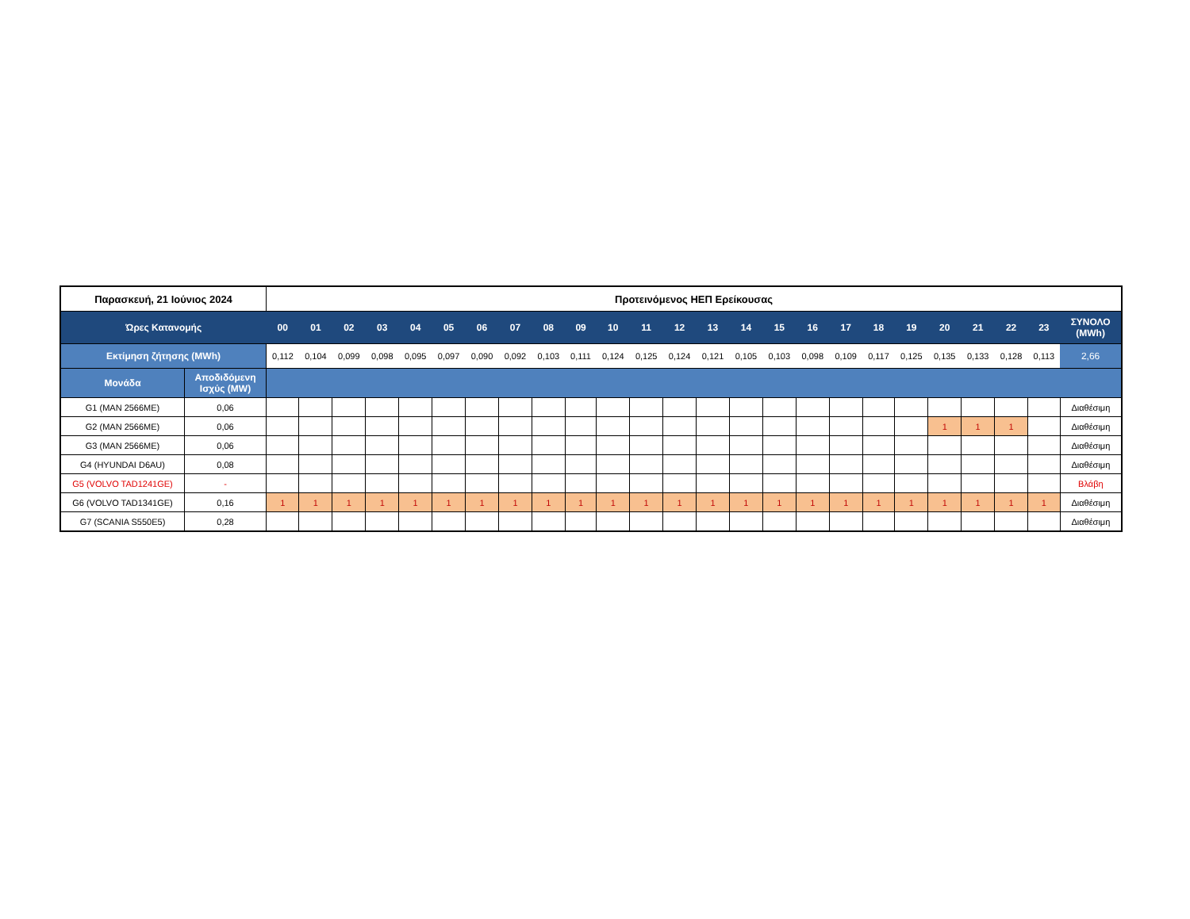| Παρασκευή, 21 Ιούνιος 2024 | | Προτεινόμενος ΗΕΠ Ερείκουσας | | | | | | | | | | | | | | | | | | | | | | | | |
| --- | --- | --- | --- | --- | --- | --- | --- | --- | --- | --- | --- | --- | --- | --- | --- | --- | --- | --- | --- | --- | --- | --- | --- | --- | --- | --- |
| Ώρες Κατανομής | | 00 | 01 | 02 | 03 | 04 | 05 | 06 | 07 | 08 | 09 | 10 | 11 | 12 | 13 | 14 | 15 | 16 | 17 | 18 | 19 | 20 | 21 | 22 | 23 | ΣΥΝΟΛΟ (MWh) |
| Εκτίμηση ζήτησης (MWh) | | 0,112 | 0,104 | 0,099 | 0,098 | 0,095 | 0,097 | 0,090 | 0,092 | 0,103 | 0,111 | 0,124 | 0,125 | 0,124 | 0,121 | 0,105 | 0,103 | 0,098 | 0,109 | 0,117 | 0,125 | 0,135 | 0,133 | 0,128 | 0,113 | 2,66 |
| Μονάδα | Αποδιδόμενη Ισχύς (MW) | | | | | | | | | | | | | | | | | | | | | | | | | |
| G1 (MAN 2566ME) | 0,06 | | | | | | | | | | | | | | | | | | | | | | | | | Διαθέσιμη |
| G2 (MAN 2566ME) | 0,06 | | | | | | | | | | | | | | | | | | | | | 1 | 1 | 1 | | Διαθέσιμη |
| G3 (MAN 2566ME) | 0,06 | | | | | | | | | | | | | | | | | | | | | | | | | Διαθέσιμη |
| G4 (HYUNDAI D6AU) | 0,08 | | | | | | | | | | | | | | | | | | | | | | | | | Διαθέσιμη |
| G5 (VOLVO TAD1241GE) | - | | | | | | | | | | | | | | | | | | | | | | | | | Βλάβη |
| G6 (VOLVO TAD1341GE) | 0,16 | 1 | 1 | 1 | 1 | 1 | 1 | 1 | 1 | 1 | 1 | 1 | 1 | 1 | 1 | 1 | 1 | 1 | 1 | 1 | 1 | 1 | 1 | 1 | 1 | Διαθέσιμη |
| G7 (SCANIA S550E5) | 0,28 | | | | | | | | | | | | | | | | | | | | | | | | | Διαθέσιμη |